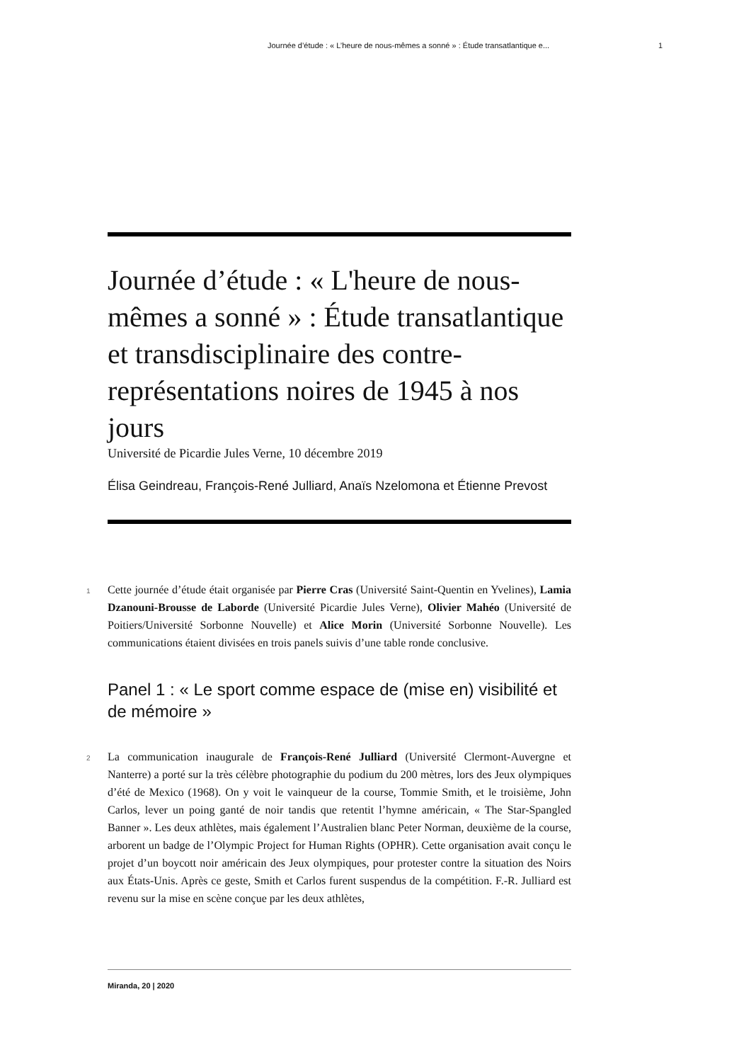Journée d’étude : « L’heure de nous-mêmes a sonné » : Étude transatlantique e... 1
Journée d’étude : « L'heure de nous-mêmes a sonné » : Étude transatlantique et transdisciplinaire des contre-représentations noires de 1945 à nos jours
Université de Picardie Jules Verne, 10 décembre 2019
Élisa Geindreau, François-René Julliard, Anaïs Nzelomona et Étienne Prevost
1 Cette journée d’étude était organisée par Pierre Cras (Université Saint-Quentin en Yvelines), Lamia Dzanouni-Brousse de Laborde (Université Picardie Jules Verne), Olivier Mahéo (Université de Poitiers/Université Sorbonne Nouvelle) et Alice Morin (Université Sorbonne Nouvelle). Les communications étaient divisées en trois panels suivis d’une table ronde conclusive.
Panel 1 : « Le sport comme espace de (mise en) visibilité et de mémoire »
2 La communication inaugurale de François-René Julliard (Université Clermont-Auvergne et Nanterre) a porté sur la très célèbre photographie du podium du 200 mètres, lors des Jeux olympiques d’été de Mexico (1968). On y voit le vainqueur de la course, Tommie Smith, et le troisième, John Carlos, lever un poing ganté de noir tandis que retentit l’hymne américain, « The Star-Spangled Banner ». Les deux athlètes, mais également l’Australien blanc Peter Norman, deuxième de la course, arborent un badge de l’Olympic Project for Human Rights (OPHR). Cette organisation avait conçu le projet d’un boycott noir américain des Jeux olympiques, pour protester contre la situation des Noirs aux États-Unis. Après ce geste, Smith et Carlos furent suspendus de la compétition. F.-R. Julliard est revenu sur la mise en scène conçue par les deux athlètes,
Miranda, 20 | 2020